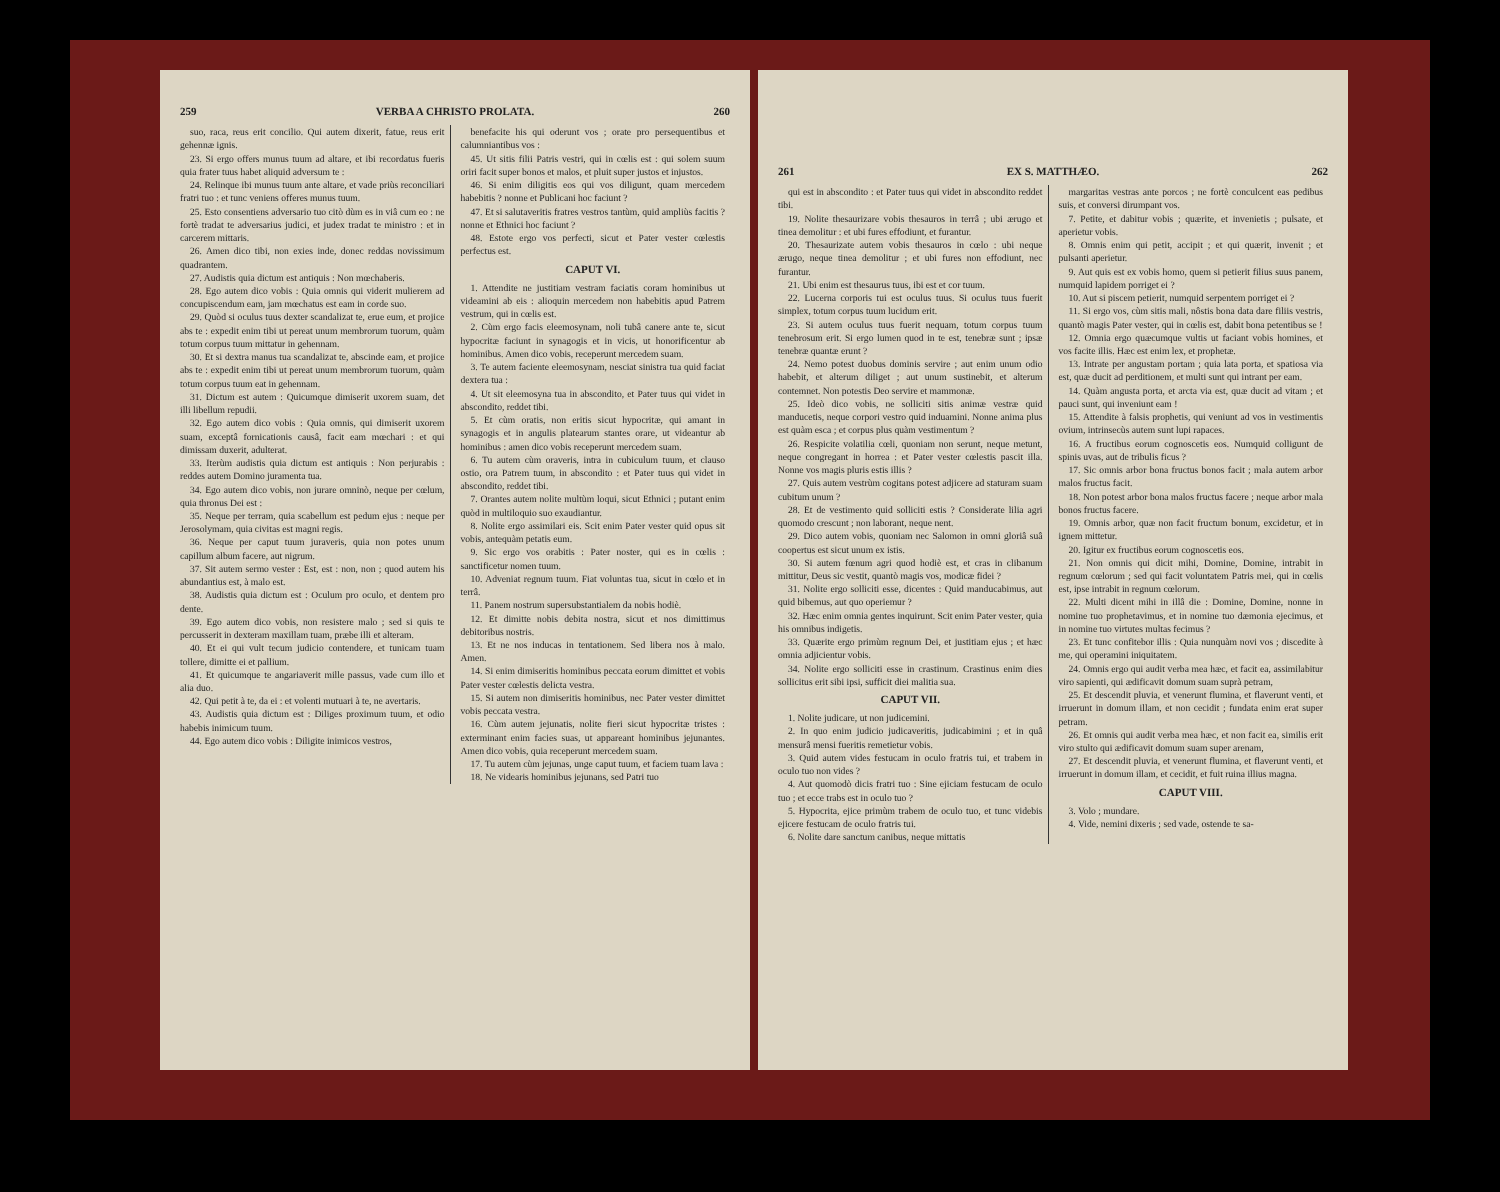259 VERBA A CHRISTO PROLATA. 260
suo, raca, reus erit concilio. Qui autem dixerit, fatue, reus erit gehennæ ignis.
23. Si ergo offers munus tuum ad altare, et ibi recordatus fueris quia frater tuus habet aliquid adversum te :
24. Relinque ibi munus tuum ante altare, et vade priùs reconciliari fratri tuo : et tunc veniens offeres munus tuum.
25. Esto consentiens adversario tuo citò dùm es in viâ cum eo : ne fortè tradat te adversarius judici, et judex tradat te ministro : et in carcerem mittaris.
26. Amen dico tibi, non exies inde, donec reddas novissimum quadrantem.
27. Audistis quia dictum est antiquis : Non mœchaberis.
28. Ego autem dico vobis : Quia omnis qui viderit mulierem ad concupiscendum eam, jam mœchatus est eam in corde suo.
29. Quòd si oculus tuus dexter scandalizat te, erue eum, et projice abs te : expedit enim tibi ut pereat unum membrorum tuorum, quàm totum corpus tuum mittatur in gehennam.
30. Et si dextra manus tua scandalizat te, abscinde eam, et projice abs te : expedit enim tibi ut pereat unum membrorum tuorum, quàm totum corpus tuum eat in gehennam.
31. Dictum est autem : Quicumque dimiserit uxorem suam, det illi libellum repudii.
32. Ego autem dico vobis : Quia omnis, qui dimiserit uxorem suam, exceptâ fornicationis causâ, facit eam mœchari : et qui dimissam duxerit, adulterat.
33. Iterùm audistis quia dictum est antiquis : Non perjurabis : reddes autem Domino juramenta tua.
34. Ego autem dico vobis, non jurare omninò, neque per cœlum, quia thronus Dei est :
35. Neque per terram, quia scabellum est pedum ejus : neque per Jerosolymam, quia civitas est magni regis.
36. Neque per caput tuum juraveris, quia non potes unum capillum album facere, aut nigrum.
37. Sit autem sermo vester : Est, est : non, non ; quod autem his abundantius est, à malo est.
38. Audistis quia dictum est : Oculum pro oculo, et dentem pro dente.
39. Ego autem dico vobis, non resistere malo ; sed si quis te percusserit in dexteram maxillam tuam, præbe illi et alteram.
40. Et ei qui vult tecum judicio contendere, et tunicam tuam tollere, dimitte ei et pallium.
41. Et quicumque te angariaverit mille passus, vade cum illo et alia duo.
42. Qui petit à te, da ei : et volenti mutuari à te, ne avertaris.
43. Audistis quia dictum est : Diliges proximum tuum, et odio habebis inimicum tuum.
44. Ego autem dico vobis : Diligite inimicos vestros,
benefacite his qui oderunt vos ; orate pro persequentibus et calumniantibus vos :
45. Ut sitis filii Patris vestri, qui in cœlis est : qui solem suum oriri facit super bonos et malos, et pluit super justos et injustos.
46. Si enim diligitis eos qui vos diligunt, quam mercedem habebitis ? nonne et Publicani hoc faciunt ?
47. Et si salutaveritis fratres vestros tantùm, quid ampliùs facitis ? nonne et Ethnici hoc faciunt ?
48. Estote ergo vos perfecti, sicut et Pater vester cœlestis perfectus est.
CAPUT VI.
1. Attendite ne justitiam vestram faciatis coram hominibus ut videamini ab eis : alioquin mercedem non habebitis apud Patrem vestrum, qui in cœlis est.
2. Cùm ergo facis eleemosynam, noli tubâ canere ante te, sicut hypocritæ faciunt in synagogis et in vicis, ut honorificentur ab hominibus. Amen dico vobis, receperunt mercedem suam.
3. Te autem faciente eleemosynam, nesciat sinistra tua quid faciat dextera tua :
4. Ut sit eleemosyna tua in abscondito, et Pater tuus qui videt in abscondito, reddet tibi.
5. Et cùm oratis, non eritis sicut hypocritæ, qui amant in synagogis et in angulis platearum stantes orare, ut videantur ab hominibus : amen dico vobis receperunt mercedem suam.
6. Tu autem cùm oraveris, intra in cubiculum tuum, et clauso ostio, ora Patrem tuum, in abscondito : et Pater tuus qui videt in abscondito, reddet tibi.
7. Orantes autem nolite multùm loqui, sicut Ethnici ; putant enim quòd in multiloquio suo exaudiantur.
8. Nolite ergo assimilari eis. Scit enim Pater vester quid opus sit vobis, antequàm petatis eum.
9. Sic ergo vos orabitis : Pater noster, qui es in cœlis : sanctificetur nomen tuum.
10. Adveniat regnum tuum. Fiat voluntas tua, sicut in cœlo et in terrâ.
11. Panem nostrum supersubstantialem da nobis hodiè.
12. Et dimitte nobis debita nostra, sicut et nos dimittimus debitoribus nostris.
13. Et ne nos inducas in tentationem. Sed libera nos à malo. Amen.
14. Si enim dimiseritis hominibus peccata eorum dimittet et vobis Pater vester cœlestis delicta vestra.
15. Si autem non dimiseritis hominibus, nec Pater vester dimittet vobis peccata vestra.
16. Cùm autem jejunatis, nolite fieri sicut hypocritæ tristes : exterminant enim facies suas, ut appareant hominibus jejunantes. Amen dico vobis, quia receperunt mercedem suam.
17. Tu autem cùm jejunas, unge caput tuum, et faciem tuam lava :
18. Ne videaris hominibus jejunans, sed Patri tuo
261 EX S. MATTHÆO. 262
qui est in abscondito : et Pater tuus qui videt in abscondito reddet tibi.
19. Nolite thesaurizare vobis thesauros in terrâ ; ubi ærugo et tinea demolitur : et ubi fures effodiunt, et furantur.
20. Thesaurizate autem vobis thesauros in cœlo : ubi neque ærugo, neque tinea demolitur ; et ubi fures non effodiunt, nec furantur.
21. Ubi enim est thesaurus tuus, ibi est et cor tuum.
22. Lucerna corporis tui est oculus tuus. Si oculus tuus fuerit simplex, totum corpus tuum lucidum erit.
23. Si autem oculus tuus fuerit nequam, totum corpus tuum tenebrosum erit. Si ergo lumen quod in te est, tenebræ sunt ; ipsæ tenebræ quantæ erunt ?
24. Nemo potest duobus dominis servire ; aut enim unum odio habebit, et alterum diliget ; aut unum sustinebit, et alterum contemnet. Non potestis Deo servire et mammonæ.
25. Ideò dico vobis, ne solliciti sitis animæ vestræ quid manducetis, neque corpori vestro quid induamini. Nonne anima plus est quàm esca ; et corpus plus quàm vestimentum ?
26. Respicite volatilia cœli, quoniam non serunt, neque metunt, neque congregant in horrea : et Pater vester cœlestis pascit illa. Nonne vos magis pluris estis illis ?
27. Quis autem vestrùm cogitans potest adjicere ad staturam suam cubitum unum ?
28. Et de vestimento quid solliciti estis ? Considerate lilia agri quomodo crescunt ; non laborant, neque nent.
29. Dico autem vobis, quoniam nec Salomon in omni gloriâ suâ coopertus est sicut unum ex istis.
30. Si autem fœnum agri quod hodiè est, et cras in clibanum mittitur, Deus sic vestit, quantò magis vos, modicæ fidei ?
31. Nolite ergo solliciti esse, dicentes : Quid manducabimus, aut quid bibemus, aut quo operiemur ?
32. Hæc enim omnia gentes inquirunt. Scit enim Pater vester, quia his omnibus indigetis.
33. Quærite ergo primùm regnum Dei, et justitiam ejus ; et hæc omnia adjicientur vobis.
34. Nolite ergo solliciti esse in crastinum. Crastinus enim dies sollicitus erit sibi ipsi, sufficit diei malitia sua.
CAPUT VII.
1. Nolite judicare, ut non judicemini.
2. In quo enim judicio judicaveritis, judicabimini ; et in quâ mensurâ mensi fueritis remetietur vobis.
3. Quid autem vides festucam in oculo fratris tui, et trabem in oculo tuo non vides ?
4. Aut quomodò dicis fratri tuo : Sine ejiciam festucam de oculo tuo ; et ecce trabs est in oculo tuo ?
5. Hypocrita, ejice primùm trabem de oculo tuo, et tunc videbis ejicere festucam de oculo fratris tui.
6. Nolite dare sanctum canibus, neque mittatis
margaritas vestras ante porcos ; ne fortè conculcent eas pedibus suis, et conversi dirumpant vos.
7. Petite, et dabitur vobis ; quærite, et invenietis ; pulsate, et aperietur vobis.
8. Omnis enim qui petit, accipit ; et qui quærit, invenit ; et pulsanti aperietur.
9. Aut quis est ex vobis homo, quem si petierit filius suus panem, numquid lapidem porriget ei ?
10. Aut si piscem petierit, numquid serpentem porriget ei ?
11. Si ergo vos, cùm sitis mali, nôstis bona data dare filiis vestris, quantò magis Pater vester, qui in cœlis est, dabit bona petentibus se !
12. Omnia ergo quæcumque vultis ut faciant vobis homines, et vos facite illis. Hæc est enim lex, et prophetæ.
13. Intrate per angustam portam ; quia lata porta, et spatiosa via est, quæ ducit ad perditionem, et multi sunt qui intrant per eam.
14. Quàm angusta porta, et arcta via est, quæ ducit ad vitam ; et pauci sunt, qui inveniunt eam !
15. Attendite à falsis prophetis, qui veniunt ad vos in vestimentis ovium, intrinsecùs autem sunt lupi rapaces.
16. A fructibus eorum cognoscetis eos. Numquid colligunt de spinis uvas, aut de tribulis ficus ?
17. Sic omnis arbor bona fructus bonos facit ; mala autem arbor malos fructus facit.
18. Non potest arbor bona malos fructus facere ; neque arbor mala bonos fructus facere.
19. Omnis arbor, quæ non facit fructum bonum, excidetur, et in ignem mittetur.
20. Igitur ex fructibus eorum cognoscetis eos.
21. Non omnis qui dicit mihi, Domine, Domine, intrabit in regnum cœlorum ; sed qui facit voluntatem Patris mei, qui in cœlis est, ipse intrabit in regnum cœlorum.
22. Multi dicent mihi in illâ die : Domine, Domine, nonne in nomine tuo prophetavimus, et in nomine tuo dæmonia ejecimus, et in nomine tuo virtutes multas fecimus ?
23. Et tunc confitebor illis : Quia nunquàm novi vos ; discedite à me, qui operamini iniquitatem.
24. Omnis ergo qui audit verba mea hæc, et facit ea, assimilabitur viro sapienti, qui ædificavit domum suam suprà petram,
25. Et descendit pluvia, et venerunt flumina, et flaverunt venti, et irruerunt in domum illam, et non cecidit ; fundata enim erat super petram.
26. Et omnis qui audit verba mea hæc, et non facit ea, similis erit viro stulto qui ædificavit domum suam super arenam,
27. Et descendit pluvia, et venerunt flumina, et flaverunt venti, et irruerunt in domum illam, et cecidit, et fuit ruina illius magna.
CAPUT VIII.
3. Volo ; mundare.
4. Vide, nemini dixeris ; sed vade, ostende te sa-